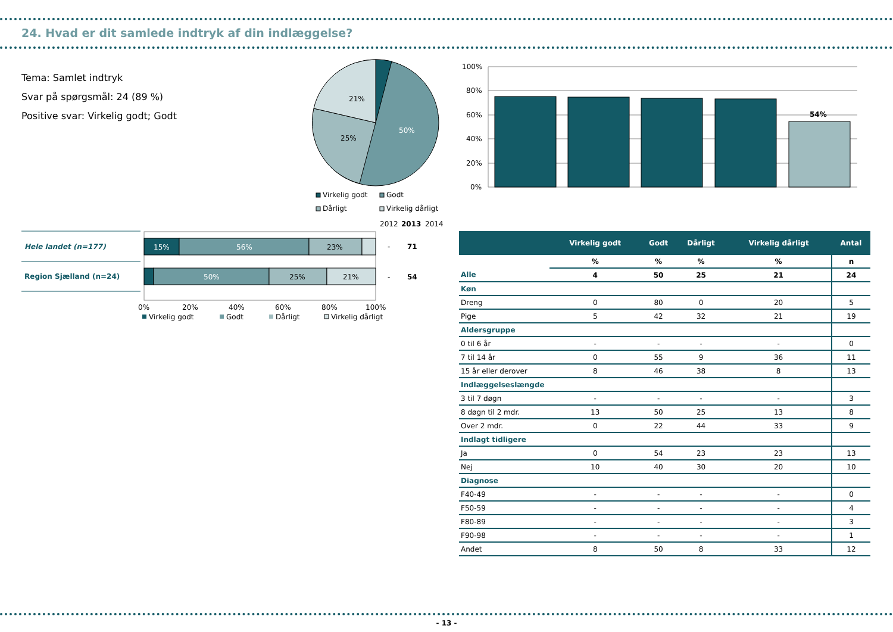24. Hvad er dit samlede indtryk af din indlæggelse?
Tema: Samlet indtryk
Svar på spørgsmål: 24 (89 %)
Positive svar: Virkelig godt; Godt
21%
25%
50%
Virkelig godt
Godt
Dårligt
Virkelig dårligt
100%
80%
60%
40%
20%
0%
54%
2012
2013
2014
Hele landet (n=177)
Region Sjælland (n=24)
15%
56%
23%
50%
25%
21%
-
71
-
54
0%
20%
40%
60%
80%
100%
Virkelig godt
Godt
Dårligt
Virkelig dårligt
| | Virkelig godt | Godt | Dårligt | Virkelig dårligt | Antal |
| --- | --- | --- | --- | --- | --- |
| | % | % | % | % | n |
| Alle | 4 | 50 | 25 | 21 | 24 |
| Køn | | | | | |
| Dreng | 0 | 80 | 0 | 20 | 5 |
| Pige | 5 | 42 | 32 | 21 | 19 |
| Aldersgruppe | | | | | |
| 0 til 6 år | - | - | - | - | 0 |
| 7 til 14 år | 0 | 55 | 9 | 36 | 11 |
| 15 år eller derover | 8 | 46 | 38 | 8 | 13 |
| Indlæggelseslængde | | | | | |
| 3 til 7 døgn | - | - | - | - | 3 |
| 8 døgn til 2 mdr. | 13 | 50 | 25 | 13 | 8 |
| Over 2 mdr. | 0 | 22 | 44 | 33 | 9 |
| Indlagt tidligere | | | | | |
| Ja | 0 | 54 | 23 | 23 | 13 |
| Nej | 10 | 40 | 30 | 20 | 10 |
| Diagnose | | | | | |
| F40-49 | - | - | - | - | 0 |
| F50-59 | - | - | - | - | 4 |
| F80-89 | - | - | - | - | 3 |
| F90-98 | - | - | - | - | 1 |
| Andet | 8 | 50 | 8 | 33 | 12 |
- 13 -